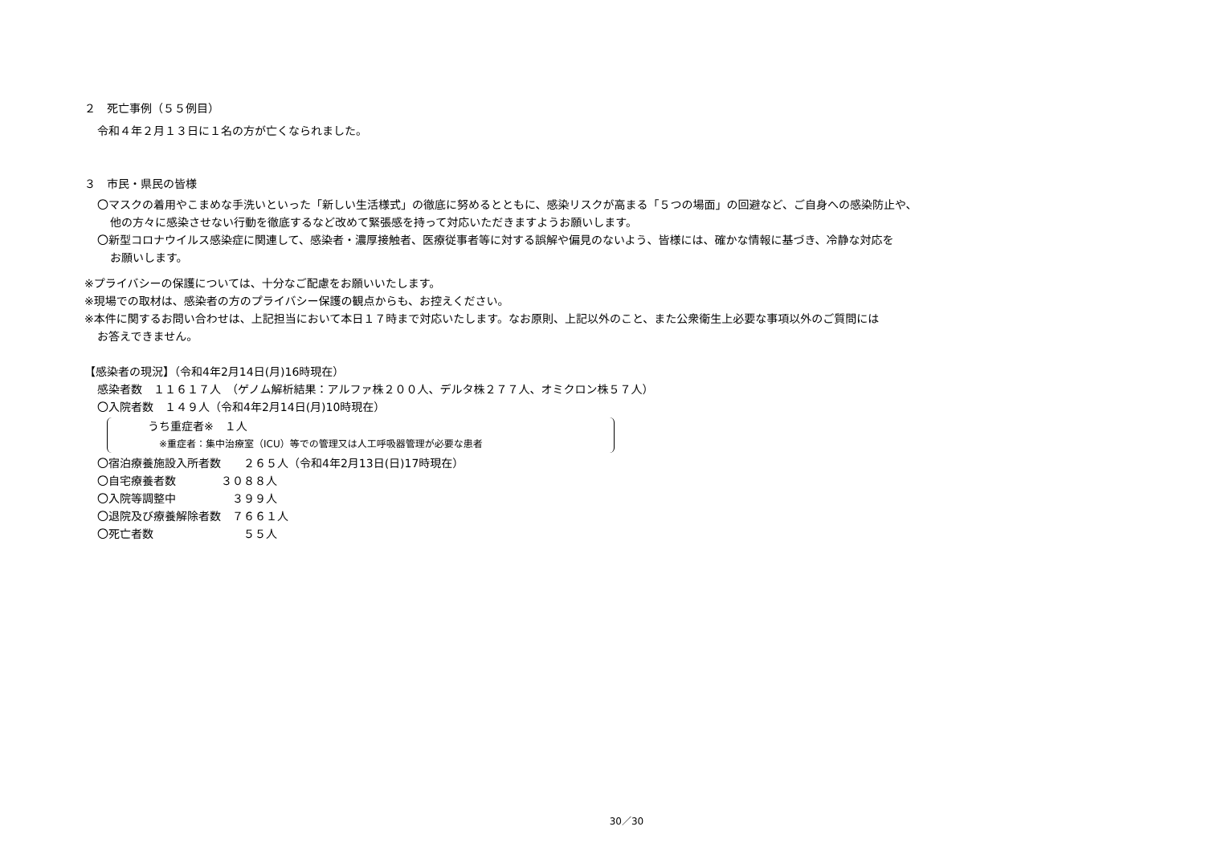２　死亡事例（５５例目）
令和４年２月１３日に１名の方が亡くなられました。
３　市民・県民の皆様
〇マスクの着用やこまめな手洗いといった「新しい生活様式」の徹底に努めるとともに、感染リスクが高まる「５つの場面」の回避など、ご自身への感染防止や、
他の方々に感染させない行動を徹底するなど改めて緊張感を持って対応いただきますようお願いします。
〇新型コロナウイルス感染症に関連して、感染者・濃厚接触者、医療従事者等に対する誤解や偏見のないよう、皆様には、確かな情報に基づき、冷静な対応を
お願いします。
※プライバシーの保護については、十分なご配慮をお願いいたします。
※現場での取材は、感染者の方のプライバシー保護の観点からも、お控えください。
※本件に関するお問い合わせは、上記担当において本日１７時まで対応いたします。なお原則、上記以外のこと、また公衆衛生上必要な事項以外のご質問には
お答えできません。
【感染者の現況】（令和4年2月14日(月)16時現在）
感染者数　１１６１７人　（ゲノム解析結果：アルファ株２００人、デルタ株２７７人、オミクロン株５７人）
〇入院者数　１４９人（令和4年2月14日(月)10時現在）
うち重症者※　１人
※重症者：集中治療室（ICU）等での管理又は人工呼吸器管理が必要な患者
〇宿泊療養施設入所者数　　２６５人（令和4年2月13日(日)17時現在）
〇自宅療養者数　　　　３０８８人
〇入院等調整中　　　　　３９９人
〇退院及び療養解除者数　７６６１人
〇死亡者数　　　　　　　　５５人
30／30